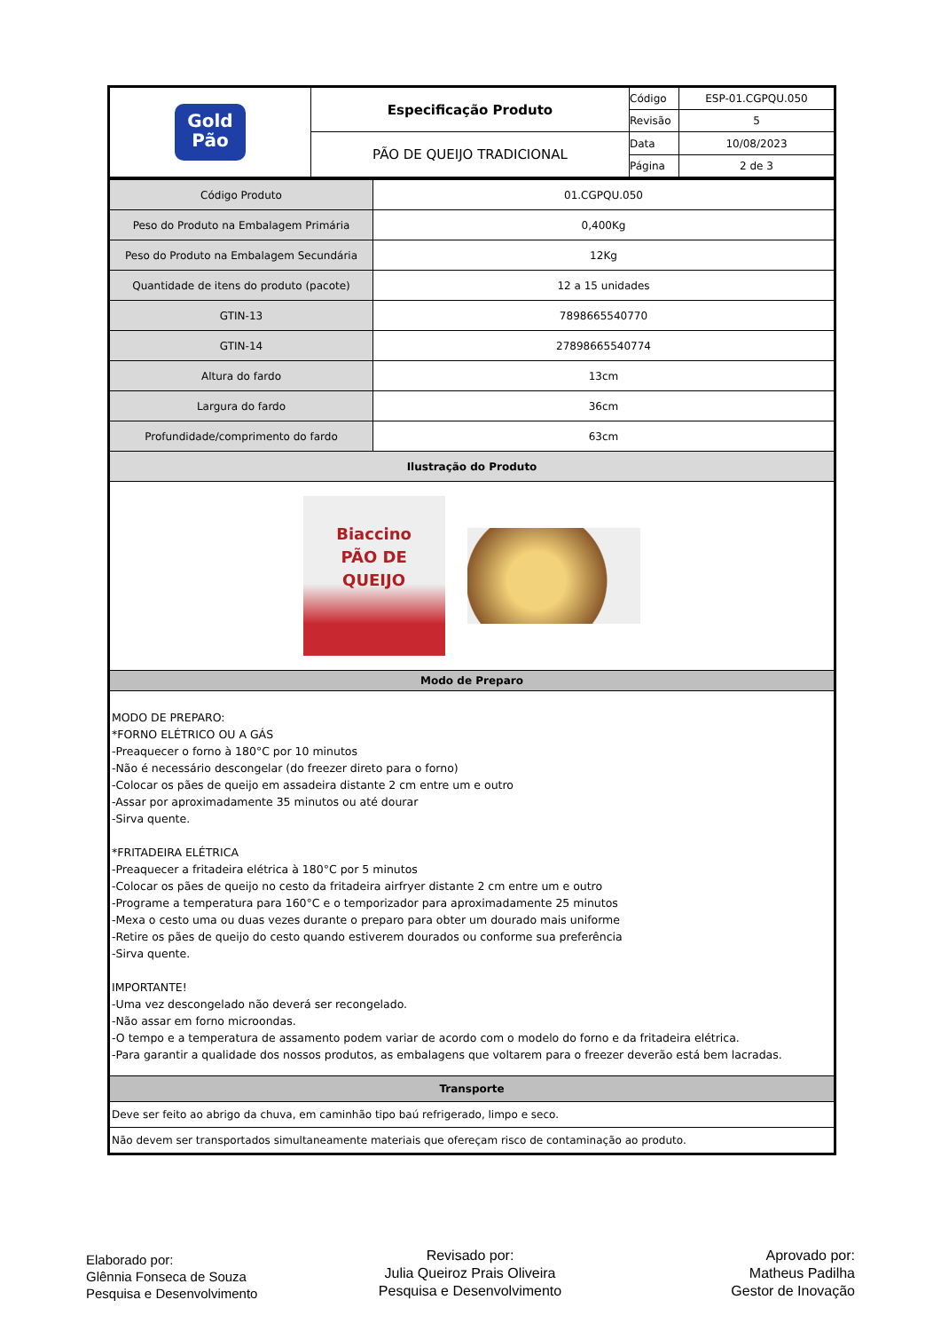| Gold Pão | Especificação Produto | Código | ESP-01.CGPQU.050 |
| | | Revisão | 5 |
| | PÃO DE QUEIJO TRADICIONAL | Data | 10/08/2023 |
| | | Página | 2 de 3 |
| Código Produto | 01.CGPQU.050 |
| Peso do Produto na Embalagem Primária | 0,400Kg |
| Peso do Produto na Embalagem Secundária | 12Kg |
| Quantidade de itens do produto (pacote) | 12 a 15 unidades |
| GTIN-13 | 7898665540770 |
| GTIN-14 | 27898665540774 |
| Altura do fardo | 13cm |
| Largura do fardo | 36cm |
| Profundidade/comprimento do fardo | 63cm |
| Ilustração do Produto | |
| Biaccino PÃO DE QUEIJO | |
| Modo de Preparo | |
| MODO DE PREPARO: *FORNO ELÉTRICO OU A GÁS -Preaquecer o forno à 180°C por 10 minutos -Não é necessário descongelar (do freezer direto para o forno) -Colocar os pães de queijo em assadeira distante 2 cm entre um e outro -Assar por aproximadamente 35 minutos ou até dourar -Sirva quente. *FRITADEIRA ELÉTRICA -Preaquecer a fritadeira elétrica à 180°C por 5 minutos -Colocar os pães de queijo no cesto da fritadeira airfryer distante 2 cm entre um e outro -Programe a temperatura para 160°C e o temporizador para aproximadamente 25 minutos -Mexa o cesto uma ou duas vezes durante o preparo para obter um dourado mais uniforme -Retire os pães de queijo do cesto quando estiverem dourados ou conforme sua preferência -Sirva quente. IMPORTANTE! -Uma vez descongelado não deverá ser recongelado. -Não assar em forno microondas. -O tempo e a temperatura de assamento podem variar de acordo com o modelo do forno e da fritadeira elétrica. -Para garantir a qualidade dos nossos produtos, as embalagens que voltarem para o freezer deverão está bem lacradas. | |
| Transporte | |
| Deve ser feito ao abrigo da chuva, em caminhão tipo baú refrigerado, limpo e seco. | |
| Não devem ser transportados simultaneamente materiais que ofereçam risco de contaminação ao produto. | |
Elaborado por:
Glênnia Fonseca de Souza
Pesquisa e Desenvolvimento
Revisado por:
Julia Queiroz Prais Oliveira
Pesquisa e Desenvolvimento
Aprovado por:
Matheus Padilha
Gestor de Inovação